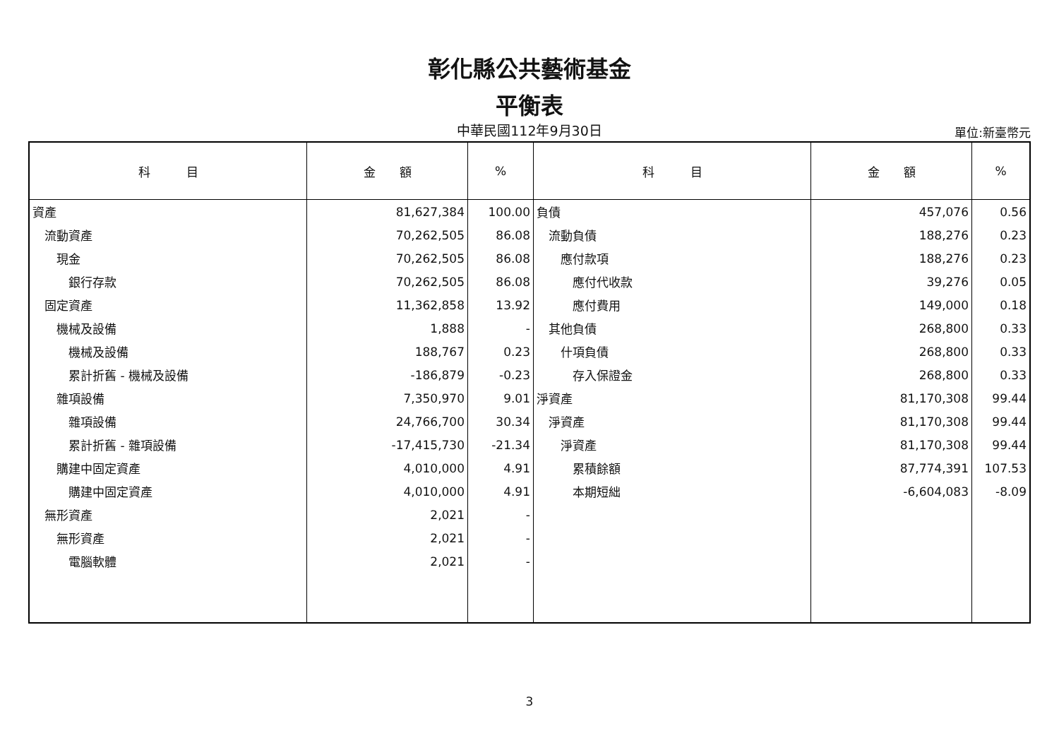彰化縣公共藝術基金
平衡表
中華民國112年9月30日
單位:新臺幣元
| 科 目 | 金 額 | % | 科 目 | 金 額 | % |
| --- | --- | --- | --- | --- | --- |
| 資產 | 81,627,384 | 100.00 | 負債 | 457,076 | 0.56 |
| 流動資產 | 70,262,505 | 86.08 | 流動負債 | 188,276 | 0.23 |
| 現金 | 70,262,505 | 86.08 | 應付款項 | 188,276 | 0.23 |
| 銀行存款 | 70,262,505 | 86.08 | 應付代收款 | 39,276 | 0.05 |
| 固定資產 | 11,362,858 | 13.92 | 應付費用 | 149,000 | 0.18 |
| 機械及設備 | 1,888 | - | 其他負債 | 268,800 | 0.33 |
| 機械及設備 | 188,767 | 0.23 | 什項負債 | 268,800 | 0.33 |
| 累計折舊 - 機械及設備 | -186,879 | -0.23 | 存入保證金 | 268,800 | 0.33 |
| 雜項設備 | 7,350,970 | 9.01 | 淨資產 | 81,170,308 | 99.44 |
| 雜項設備 | 24,766,700 | 30.34 | 淨資產 | 81,170,308 | 99.44 |
| 累計折舊 - 雜項設備 | -17,415,730 | -21.34 | 淨資產 | 81,170,308 | 99.44 |
| 購建中固定資產 | 4,010,000 | 4.91 | 累積餘額 | 87,774,391 | 107.53 |
| 購建中固定資產 | 4,010,000 | 4.91 | 本期短絀 | -6,604,083 | -8.09 |
| 無形資產 | 2,021 | - | | | |
| 無形資產 | 2,021 | - | | | |
| 電腦軟體 | 2,021 | - | | | |
3